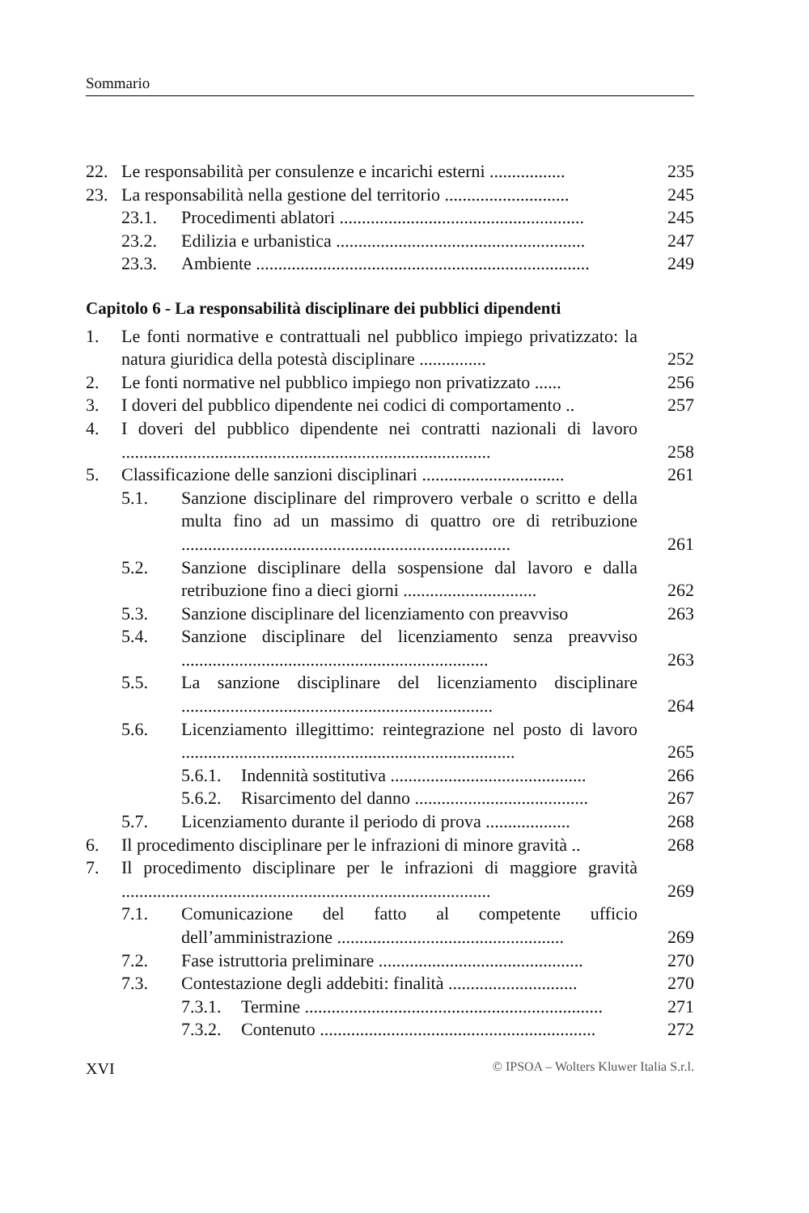Sommario
22. Le responsabilità per consulenze e incarichi esterni ................. 235
23. La responsabilità nella gestione del territorio ............................ 245
23.1. Procedimenti ablatori ....................................................... 245
23.2. Edilizia e urbanistica ........................................................ 247
23.3. Ambiente ........................................................................... 249
Capitolo 6 - La responsabilità disciplinare dei pubblici dipendenti
1. Le fonti normative e contrattuali nel pubblico impiego privatizzato: la natura giuridica della potestà disciplinare ............... 252
2. Le fonti normative nel pubblico impiego non privatizzato ...... 256
3. I doveri del pubblico dipendente nei codici di comportamento .. 257
4. I doveri del pubblico dipendente nei contratti nazionali di lavoro ................................................................................... 258
5. Classificazione delle sanzioni disciplinari ................................ 261
5.1. Sanzione disciplinare del rimprovero verbale o scritto e della multa fino ad un massimo di quattro ore di retribuzione .......................................................................... 261
5.2. Sanzione disciplinare della sospensione dal lavoro e dalla retribuzione fino a dieci giorni .............................. 262
5.3. Sanzione disciplinare del licenziamento con preavviso 263
5.4. Sanzione disciplinare del licenziamento senza preavviso ..................................................................... 263
5.5. La sanzione disciplinare del licenziamento disciplinare ...................................................................... 264
5.6. Licenziamento illegittimo: reintegrazione nel posto di lavoro ........................................................................... 265
5.6.1. Indennità sostitutiva ............................................ 266
5.6.2. Risarcimento del danno ....................................... 267
5.7. Licenziamento durante il periodo di prova ................... 268
6. Il procedimento disciplinare per le infrazioni di minore gravità .. 268
7. Il procedimento disciplinare per le infrazioni di maggiore gravità ................................................................................... 269
7.1. Comunicazione del fatto al competente ufficio dell’amministrazione ................................................... 269
7.2. Fase istruttoria preliminare .............................................. 270
7.3. Contestazione degli addebiti: finalità ............................. 270
7.3.1. Termine ................................................................... 271
7.3.2. Contenuto .............................................................. 272
XVI © IPSOA – Wolters Kluwer Italia S.r.l.